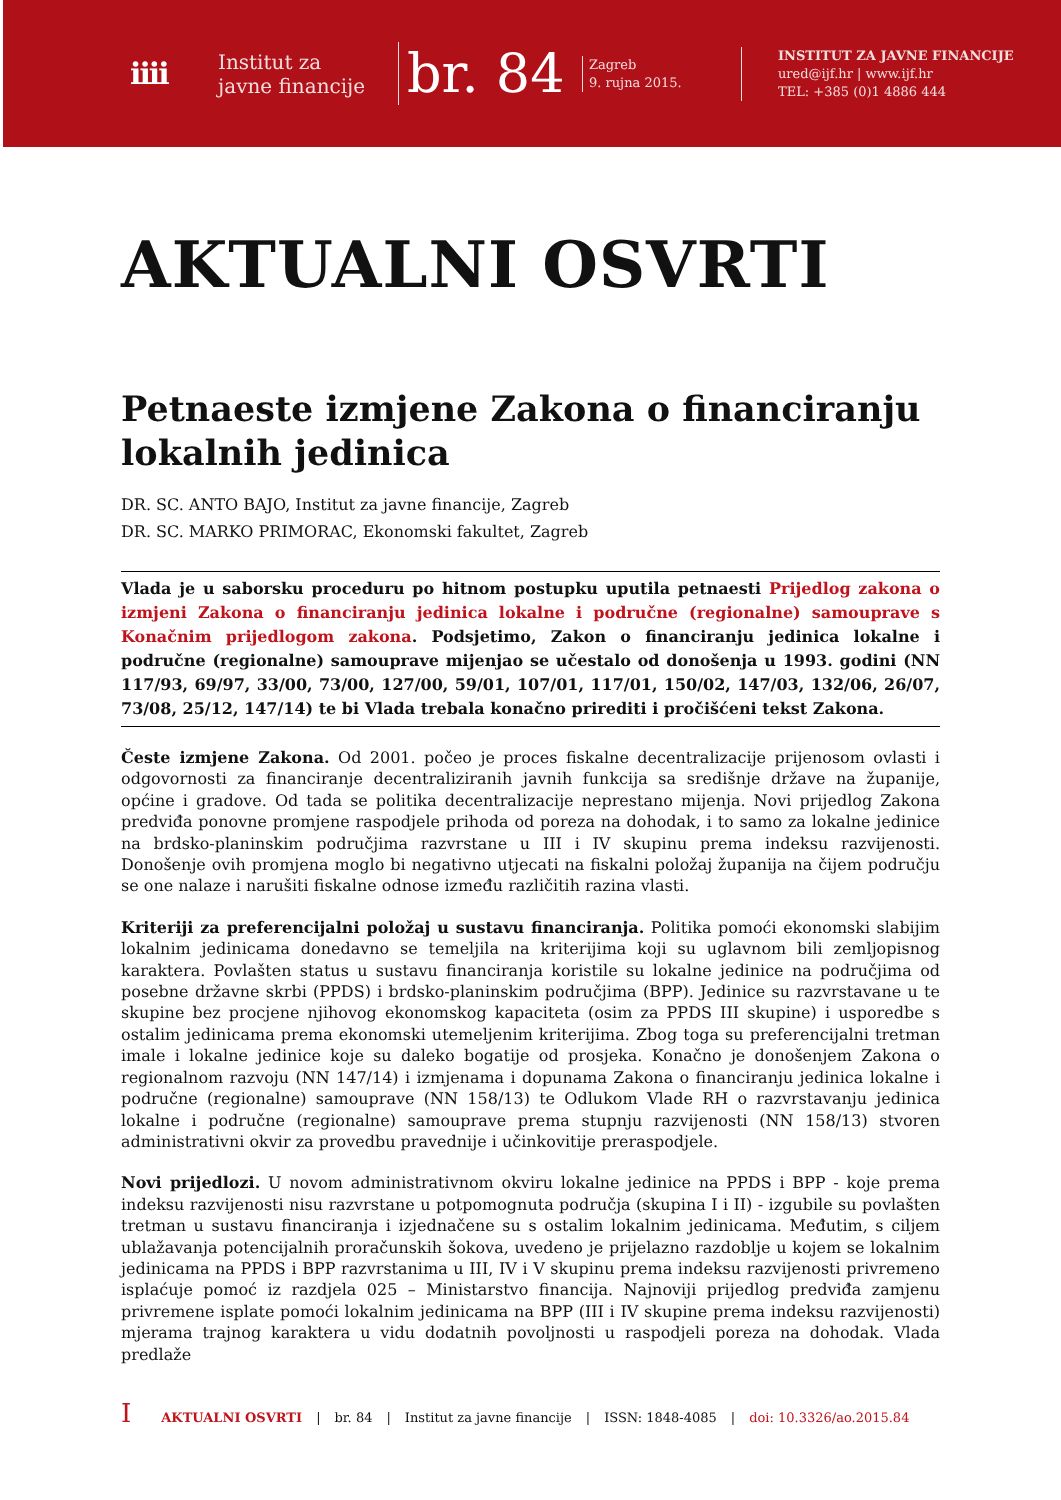iiii
Institut za
javne financije
br. 84
Zagreb
9. rujna 2015.
INSTITUT ZA JAVNE FINANCIJE
ured@ijf.hr | www.ijf.hr
TEL: +385 (0)1 4886 444
AKTUALNI OSVRTI
Petnaeste izmjene Zakona o financiranju lokalnih jedinica
DR. SC. ANTO BAJO, Institut za javne financije, Zagreb
DR. SC. MARKO PRIMORAC, Ekonomski fakultet, Zagreb
Vlada je u saborsku proceduru po hitnom postupku uputila petnaesti Prijedlog zakona o izmjeni Zakona o financiranju jedinica lokalne i područne (regionalne) samouprave s Konačnim prijedlogom zakona. Podsjetimo, Zakon o financiranju jedinica lokalne i područne (regionalne) samouprave mijenjao se učestalo od donošenja u 1993. godini (NN 117/93, 69/97, 33/00, 73/00, 127/00, 59/01, 107/01, 117/01, 150/02, 147/03, 132/06, 26/07, 73/08, 25/12, 147/14) te bi Vlada trebala konačno prirediti i pročišćeni tekst Zakona.
Česte izmjene Zakona. Od 2001. počeo je proces fiskalne decentralizacije prijenosom ovlasti i odgovornosti za financiranje decentraliziranih javnih funkcija sa središnje države na županije, općine i gradove. Od tada se politika decentralizacije neprestano mijenja. Novi prijedlog Zakona predviđa ponovne promjene raspodjele prihoda od poreza na dohodak, i to samo za lokalne jedinice na brdsko-planinskim područjima razvrstane u III i IV skupinu prema indeksu razvijenosti. Donošenje ovih promjena moglo bi negativno utjecati na fiskalni položaj županija na čijem području se one nalaze i narušiti fiskalne odnose između različitih razina vlasti.
Kriteriji za preferencijalni položaj u sustavu financiranja. Politika pomoći ekonomski slabijim lokalnim jedinicama donedavno se temeljila na kriterijima koji su uglavnom bili zemljopisnog karaktera. Povlašten status u sustavu financiranja koristile su lokalne jedinice na područjima od posebne državne skrbi (PPDS) i brdsko-planinskim područjima (BPP). Jedinice su razvrstavane u te skupine bez procjene njihovog ekonomskog kapaciteta (osim za PPDS III skupine) i usporedbe s ostalim jedinicama prema ekonomski utemeljenim kriterijima. Zbog toga su preferencijalni tretman imale i lokalne jedinice koje su daleko bogatije od prosjeka. Konačno je donošenjem Zakona o regionalnom razvoju (NN 147/14) i izmjenama i dopunama Zakona o financiranju jedinica lokalne i područne (regionalne) samouprave (NN 158/13) te Odlukom Vlade RH o razvrstavanju jedinica lokalne i područne (regionalne) samouprave prema stupnju razvijenosti (NN 158/13) stvoren administrativni okvir za provedbu pravednije i učinkovitije preraspodjele.
Novi prijedlozi. U novom administrativnom okviru lokalne jedinice na PPDS i BPP - koje prema indeksu razvijenosti nisu razvrstane u potpomognuta područja (skupina I i II) - izgubile su povlašten tretman u sustavu financiranja i izjednačene su s ostalim lokalnim jedinicama. Međutim, s ciljem ublažavanja potencijalnih proračunskih šokova, uvedeno je prijelazno razdoblje u kojem se lokalnim jedinicama na PPDS i BPP razvrstanima u III, IV i V skupinu prema indeksu razvijenosti privremeno isplaćuje pomoć iz razdjela 025 – Ministarstvo financija. Najnoviji prijedlog predviđa zamjenu privremene isplate pomoći lokalnim jedinicama na BPP (III i IV skupine prema indeksu razvijenosti) mjerama trajnog karaktera u vidu dodatnih povoljnosti u raspodjeli poreza na dohodak. Vlada predlaže
I AKTUALNI OSVRTI | br. 84 | Institut za javne financije | ISSN: 1848-4085 | doi: 10.3326/ao.2015.84